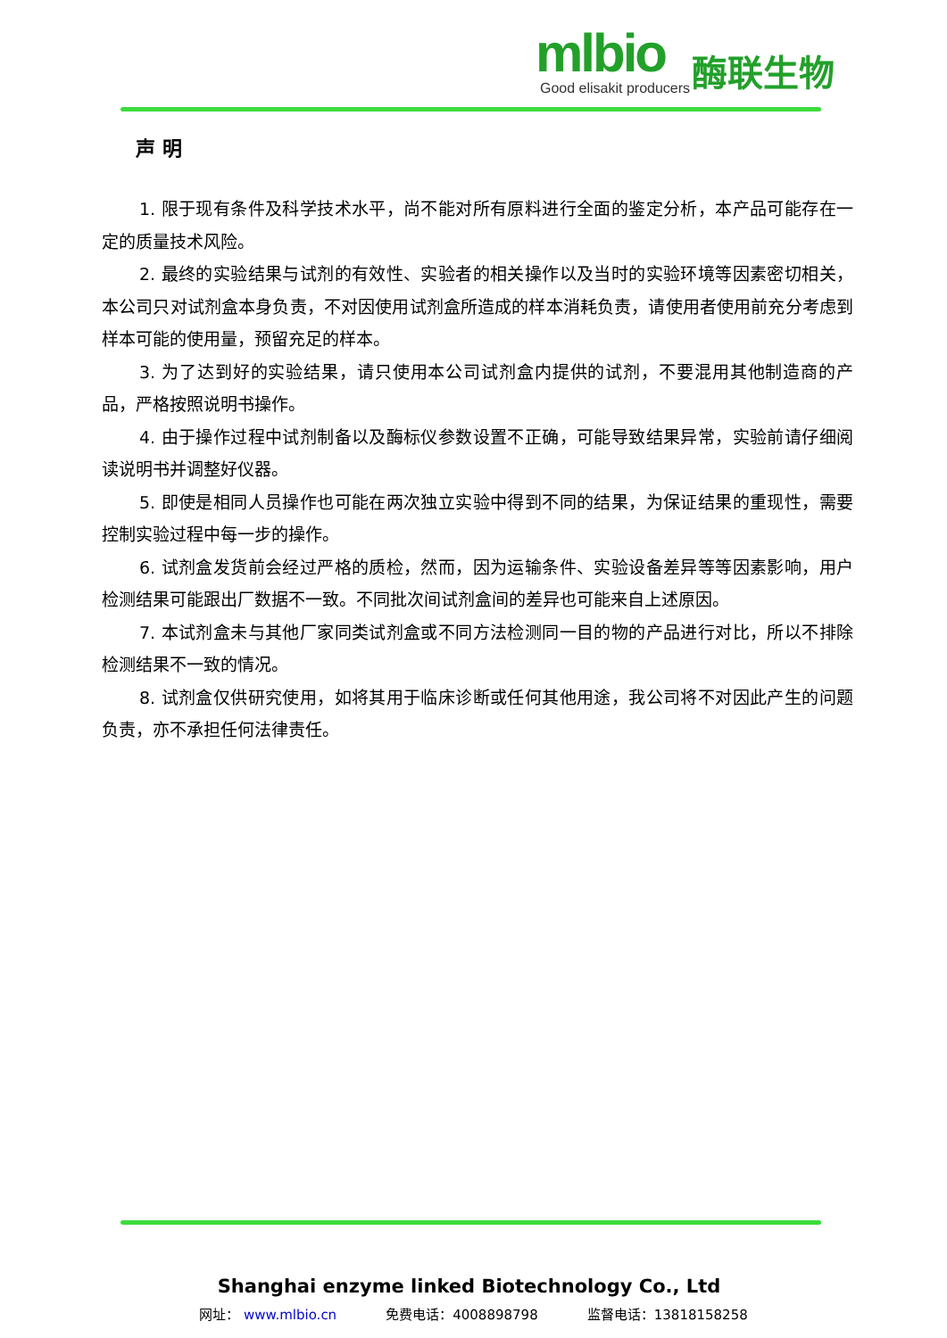mlbio
酶联生物
Good elisakit producers
声 明
1. 限于现有条件及科学技术水平，尚不能对所有原料进行全面的鉴定分析，本产品可能存在一定的质量技术风险。
2. 最终的实验结果与试剂的有效性、实验者的相关操作以及当时的实验环境等因素密切相关，本公司只对试剂盒本身负责，不对因使用试剂盒所造成的样本消耗负责，请使用者使用前充分考虑到样本可能的使用量，预留充足的样本。
3. 为了达到好的实验结果，请只使用本公司试剂盒内提供的试剂，不要混用其他制造商的产品，严格按照说明书操作。
4. 由于操作过程中试剂制备以及酶标仪参数设置不正确，可能导致结果异常，实验前请仔细阅读说明书并调整好仪器。
5. 即使是相同人员操作也可能在两次独立实验中得到不同的结果，为保证结果的重现性，需要控制实验过程中每一步的操作。
6. 试剂盒发货前会经过严格的质检，然而，因为运输条件、实验设备差异等等因素影响，用户检测结果可能跟出厂数据不一致。不同批次间试剂盒间的差异也可能来自上述原因。
7. 本试剂盒未与其他厂家同类试剂盒或不同方法检测同一目的物的产品进行对比，所以不排除检测结果不一致的情况。
8. 试剂盒仅供研究使用，如将其用于临床诊断或任何其他用途，我公司将不对因此产生的问题负责，亦不承担任何法律责任。
Shanghai enzyme linked Biotechnology Co., Ltd
网址： www.mlbio.cn 免费电话：4008898798 监督电话：13818158258